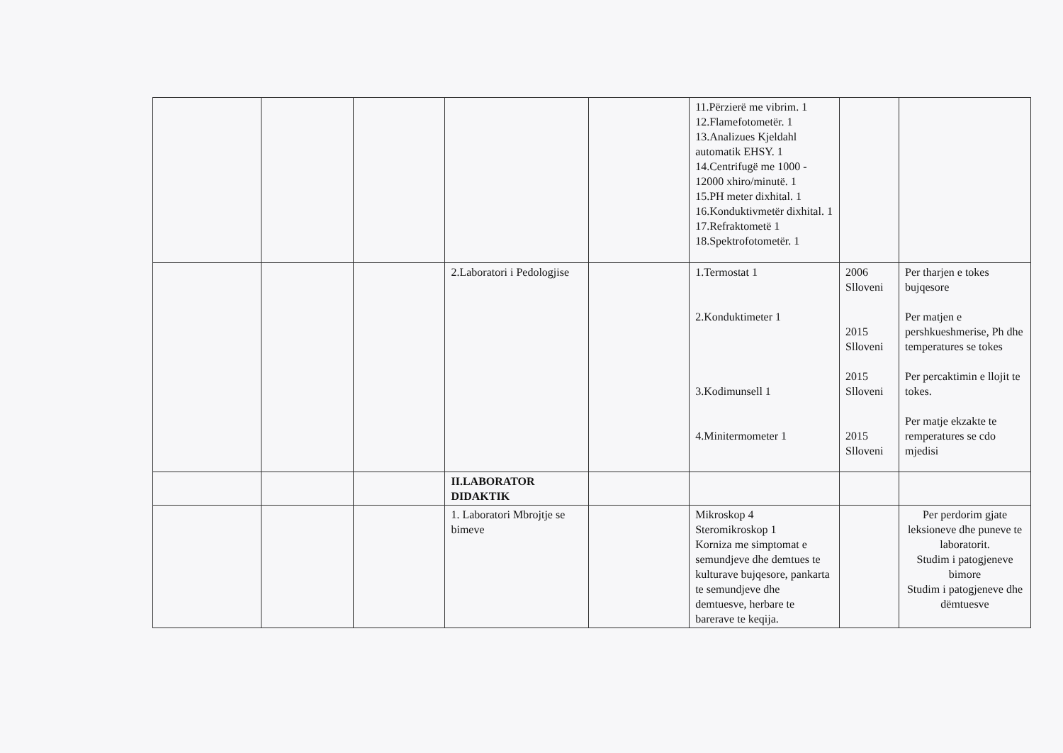| | | | | | 11.Përzierë me vibrim. 1 12.Flamefotometër. 1 13.Analizues Kjeldahl automatik EHSY. 1 14.Centrifugë me 1000 - 12000 xhiro/minutë. 1 15.PH meter dixhital. 1 16.Konduktivmetër dixhital. 1 17.Refraktometë 1 18.Spektrofotometër. 1 | | |
| | | | 2.Laboratori i Pedologjise | | 1.Termostat 1 2.Konduktimeter 1 3.Kodimunsell 1 4.Minitermometer 1 | 2006 Slloveni 2015 Slloveni 2015 Slloveni 2015 Slloveni | Per tharjen e tokes bujqesore Per matjen e pershkueshmerise, Ph dhe temperatures se tokes Per percaktimin e llojit te tokes. Per matje ekzakte te remperatures se cdo mjedisi |
| | | | II.LABORATOR DIDAKTIK | | | | |
| | | | 1. Laboratori Mbrojtje se bimeve | | Mikroskop 4 Steromikroskop 1 Korniza me simptomat e semundjeve dhe demtues te kulturave bujqesore, pankarta te semundjeve dhe demtuesve, herbare te barerave te keqija. | | Per perdorim gjate leksioneve dhe puneve te laboratorit. Studim i patogjeneve bimore Studim i patogjeneve dhe dëmtuesve |